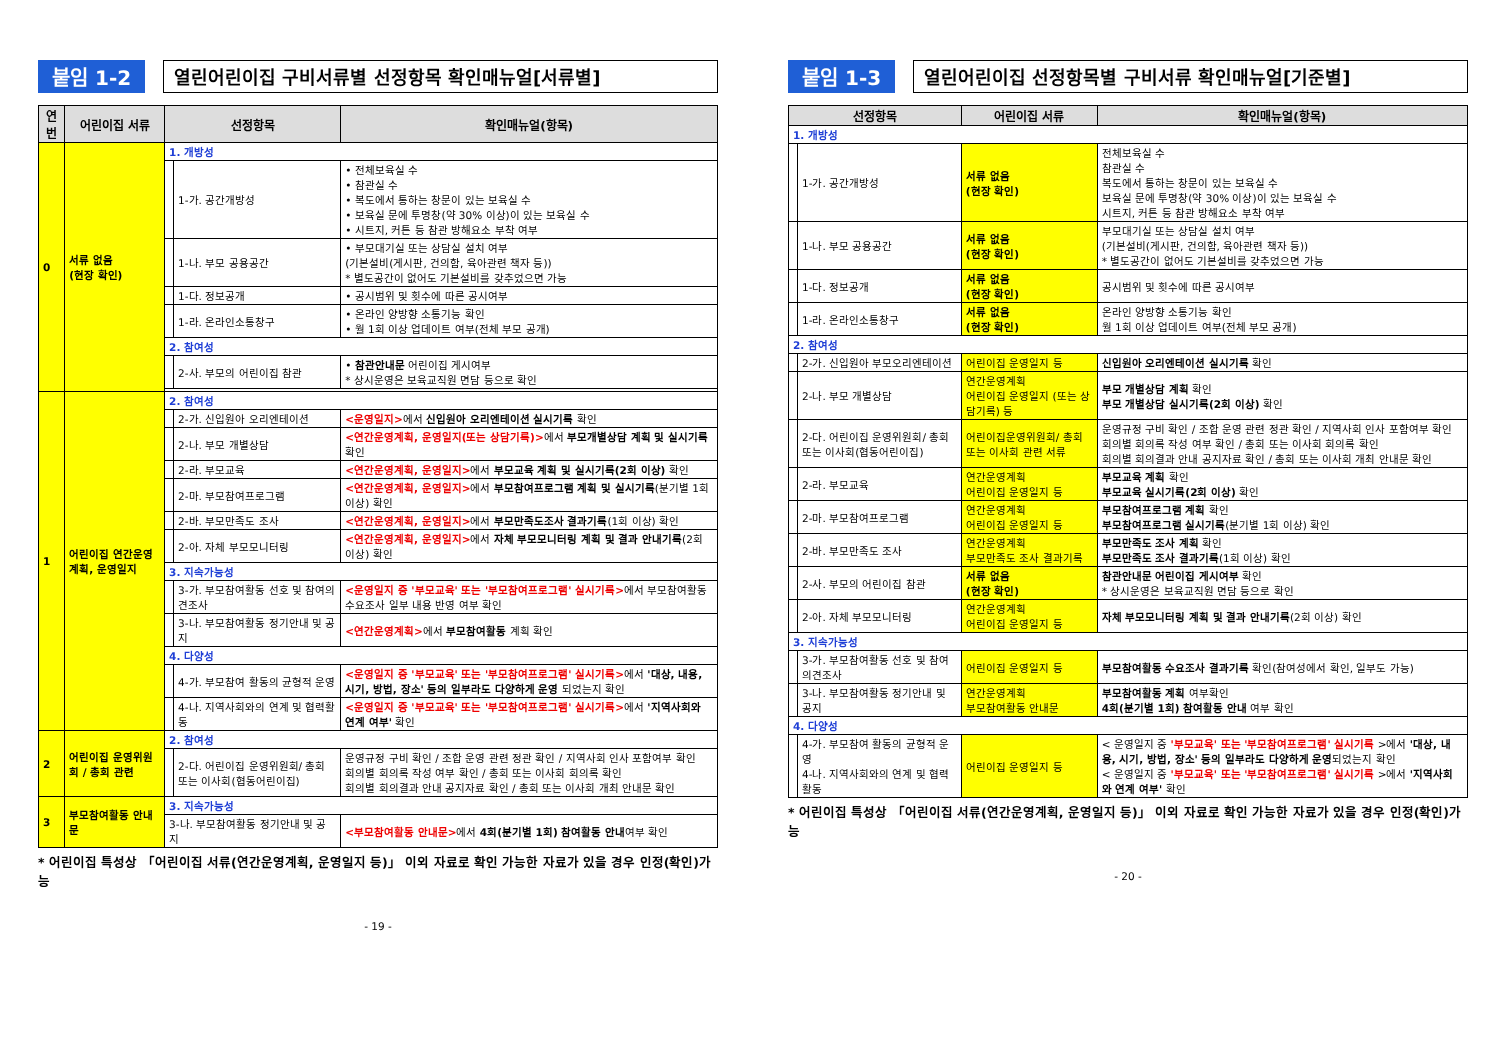붙임 1-2 열린어린이집 구비서류별 선정항목 확인매뉴얼[서류별]
| 연번 | 어린이집 서류 | 선정항목 | | 확인매뉴얼(항목) |
| --- | --- | --- | --- | --- |
| 0 | 서류 없음 (현장 확인) | 1. 개방성 | | |
| | | | 1-가. 공간개방성 | • 전체보육실 수 • 참관실 수 • 복도에서 통하는 창문이 있는 보육실 수 • 보육실 문에 투명창(약 30% 이상)이 있는 보육실 수 • 시트지, 커튼 등 참관 방해요소 부착 여부 |
| | | | 1-나. 부모 공용공간 | • 부모대기실 또는 상담실 설치 여부 (기본설비(게시판, 건의함, 육아관련 책자 등)) * 별도공간이 없어도 기본설비를 갖추었으면 가능 |
| | | | 1-다. 정보공개 | • 공시범위 및 횟수에 따른 공시여부 |
| | | | 1-라. 온라인소통창구 | • 온라인 양방향 소통기능 확인 • 월 1회 이상 업데이트 여부(전체 부모 공개) |
| | | 2. 참여성 | | |
| | | | 2-사. 부모의 어린이집 참관 | • 참관안내문 어린이집 게시여부 * 상시운영은 보육교직원 면담 등으로 확인 |
| 1 | 어린이집 연간운영계획, 운영일지 | 2. 참여성 | | |
| | | | 2-가. 신입원아 오리엔테이션 | <운영일지> 에서 신입원아 오리엔테이션 실시기록 확인 |
| | | | 2-나. 부모 개별상담 | <연간운영계획, 운영일지(또는 상담기록)> 에서 부모개별상담 계획 및 실시기록 확인 |
| | | | 2-라. 부모교육 | <연간운영계획, 운영일지> 에서 부모교육 계획 및 실시기록(2회 이상) 확인 |
| | | | 2-마. 부모참여프로그램 | <연간운영계획, 운영일지> 에서 부모참여프로그램 계획 및 실시기록 (분기별 1회 이상) 확인 |
| | | | 2-바. 부모만족도 조사 | <연간운영계획, 운영일지> 에서 부모만족도조사 결과기록 (1회 이상) 확인 |
| | | | 2-아. 자체 부모모니터링 | <연간운영계획, 운영일지> 에서 자체 부모모니터링 계획 및 결과 안내기록 (2회 이상) 확인 |
| | | 3. 지속가능성 | | |
| | | | 3-가. 부모참여활동 선호 및 참여의견조사 | <운영일지 중 '부모교육' 또는 '부모참여프로그램' 실시기록> 에서 부모참여활동 수요조사 일부 내용 반영 여부 확인 |
| | | | 3-나. 부모참여활동 정기안내 및 공지 | <연간운영계획> 에서 부모참여활동 계획 확인 |
| | | 4. 다양성 | | |
| | | | 4-가. 부모참여 활동의 균형적 운영 | <운영일지 중 '부모교육' 또는 '부모참여프로그램' 실시기록> 에서 '대상, 내용, 시기, 방법, 장소' 등의 일부라도 다양하게 운영 되었는지 확인 |
| | | | 4-나. 지역사회와의 연계 및 협력활동 | <운영일지 중 '부모교육' 또는 '부모참여프로그램' 실시기록> 에서 '지역사회와 연계 여부' 확인 |
| 2 | 어린이집 운영위원회 / 총회 관련 | 2. 참여성 | | |
| | | | 2-다. 어린이집 운영위원회/ 총회 또는 이사회(협동어린이집) | 운영규정 구비 확인 / 조합 운영 관련 정관 확인 / 지역사회 인사 포함여부 확인 회의별 회의록 작성 여부 확인 / 총회 또는 이사회 회의록 확인 회의별 회의결과 안내 공지자료 확인 / 총회 또는 이사회 개최 안내문 확인 |
| 3 | 부모참여활동 안내문 | 3. 지속가능성 | | |
| | | 3-나. 부모참여활동 정기안내 및 공지 | | <부모참여활동 안내문> 에서 4회(분기별 1회) 참여활동 안내 여부 확인 |
* 어린이집 특성상 「어린이집 서류(연간운영계획, 운영일지 등)」 이외 자료로 확인 가능한 자료가 있을 경우 인정(확인)가능
- 19 -
붙임 1-3 열린어린이집 선정항목별 구비서류 확인매뉴얼[기준별]
| 선정항목 | | 어린이집 서류 | 확인매뉴얼(항목) |
| --- | --- | --- | --- |
| 1. 개방성 | | | |
| | 1-가. 공간개방성 | 서류 없음 (현장 확인) | 전체보육실 수 참관실 수 복도에서 통하는 창문이 있는 보육실 수 보육실 문에 투명창(약 30% 이상)이 있는 보육실 수 시트지, 커튼 등 참관 방해요소 부착 여부 |
| | 1-나. 부모 공용공간 | 서류 없음 (현장 확인) | 부모대기실 또는 상담실 설치 여부 (기본설비(게시판, 건의함, 육아관련 책자 등)) * 별도공간이 없어도 기본설비를 갖추었으면 가능 |
| | 1-다. 정보공개 | 서류 없음 (현장 확인) | 공시범위 및 횟수에 따른 공시여부 |
| | 1-라. 온라인소통창구 | 서류 없음 (현장 확인) | 온라인 양방향 소통기능 확인 월 1회 이상 업데이트 여부(전체 부모 공개) |
| 2. 참여성 | | | |
| | 2-가. 신입원아 부모오리엔테이션 | 어린이집 운영일지 등 | 신입원아 오리엔테이션 실시기록 확인 |
| | 2-나. 부모 개별상담 | 연간운영계획 어린이집 운영일지 (또는 상담기록) 등 | 부모 개별상담 계획 확인 부모 개별상담 실시기록(2회 이상) 확인 |
| | 2-다. 어린이집 운영위원회/ 총회 또는 이사회(협동어린이집) | 어린이집운영위원회/ 총회 또는 이사회 관련 서류 | 운영규정 구비 확인 / 조합 운영 관련 정관 확인 / 지역사회 인사 포함여부 확인 회의별 회의록 작성 여부 확인 / 총회 또는 이사회 회의록 확인 회의별 회의결과 안내 공지자료 확인 / 총회 또는 이사회 개최 안내문 확인 |
| | 2-라. 부모교육 | 연간운영계획 어린이집 운영일지 등 | 부모교육 계획 확인 부모교육 실시기록(2회 이상) 확인 |
| | 2-마. 부모참여프로그램 | 연간운영계획 어린이집 운영일지 등 | 부모참여프로그램 계획 확인 부모참여프로그램 실시기록 (분기별 1회 이상) 확인 |
| | 2-바. 부모만족도 조사 | 연간운영계획 부모만족도 조사 결과기록 | 부모만족도 조사 계획 확인 부모만족도 조사 결과기록 (1회 이상) 확인 |
| | 2-사. 부모의 어린이집 참관 | 서류 없음 (현장 확인) | 참관안내문 어린이집 게시여부 확인 * 상시운영은 보육교직원 면담 등으로 확인 |
| | 2-아. 자체 부모모니터링 | 연간운영계획 어린이집 운영일지 등 | 자체 부모모니터링 계획 및 결과 안내기록 (2회 이상) 확인 |
| 3. 지속가능성 | | | |
| | 3-가. 부모참여활동 선호 및 참여의견조사 | 어린이집 운영일지 등 | 부모참여활동 수요조사 결과기록 확인(참여성에서 확인, 일부도 가능) |
| | 3-나. 부모참여활동 정기안내 및 공지 | 연간운영계획 부모참여활동 안내문 | 부모참여활동 계획 여부확인 4회(분기별 1회) 참여활동 안내 여부 확인 |
| 4. 다양성 | | | |
| | 4-가. 부모참여 활동의 균형적 운영 4-나. 지역사회와의 연계 및 협력활동 | 어린이집 운영일지 등 | < 운영일지 중 '부모교육' 또는 '부모참여프로그램' 실시기록 >에서 '대상, 내용, 시기, 방법, 장소' 등의 일부라도 다양하게 운영 되었는지 확인 < 운영일지 중 '부모교육' 또는 '부모참여프로그램' 실시기록 >에서 '지역사회와 연계 여부' 확인 |
* 어린이집 특성상 「어린이집 서류(연간운영계획, 운영일지 등)」 이외 자료로 확인 가능한 자료가 있을 경우 인정(확인)가능
- 20 -